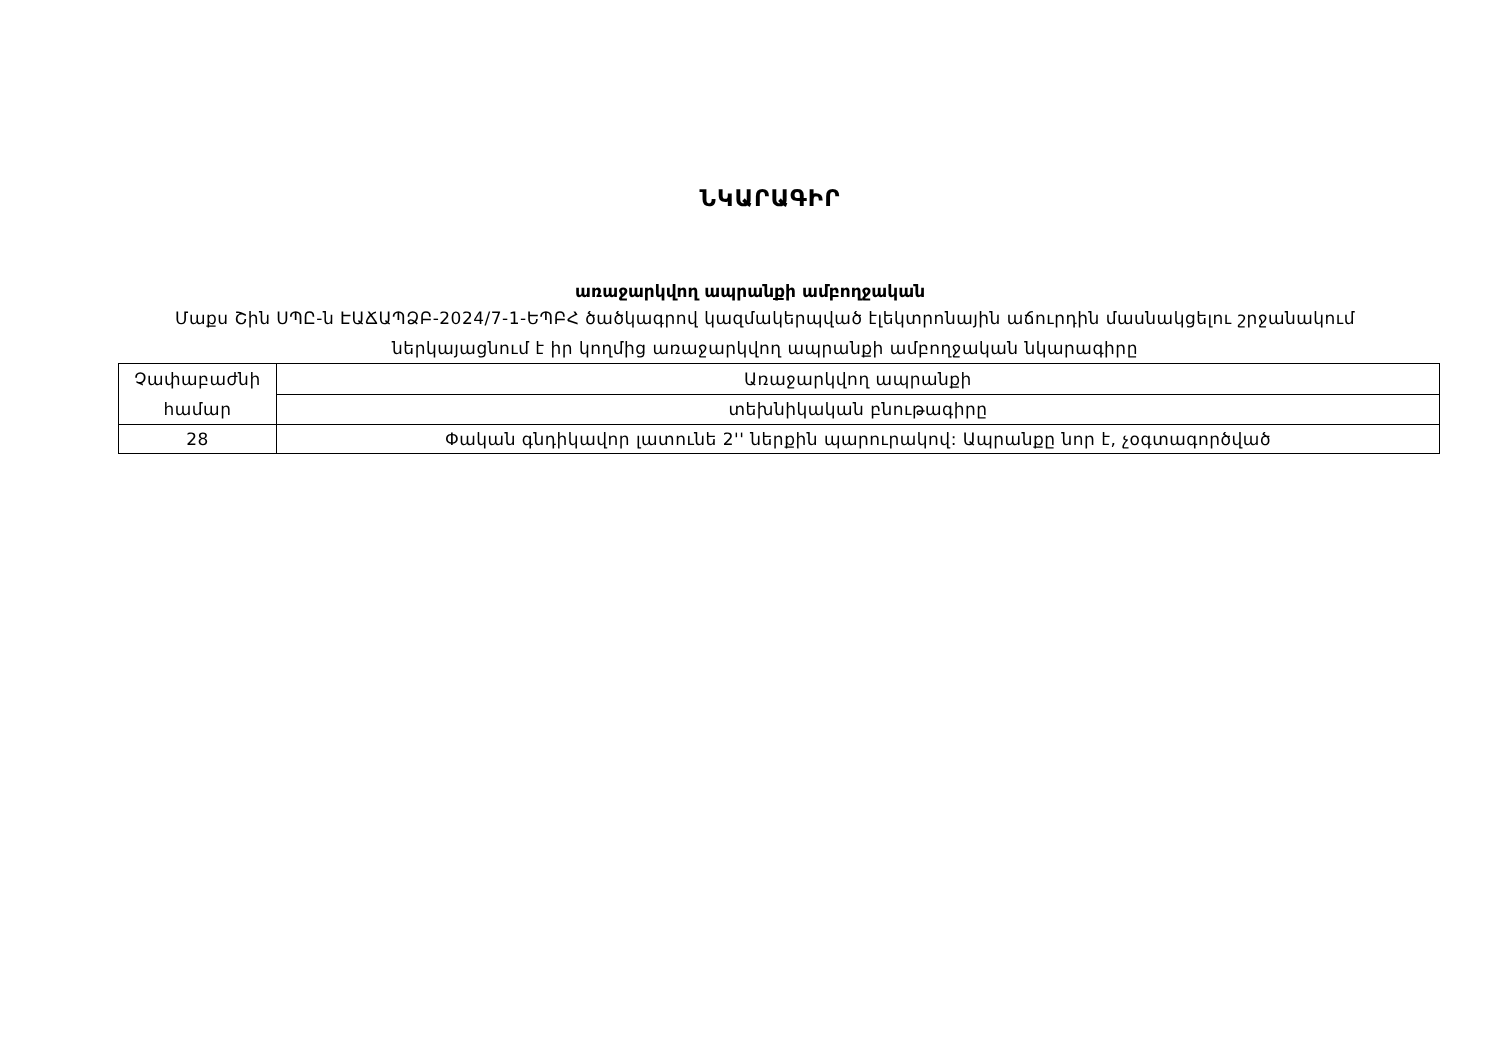ՆԿԱՐԱԳԻՐ
առաջարկվող ապրանքի ամբողջական
Մաքս Շին ՍՊԸ-ն ԷԱՃԱՊՁԲ-2024/7-1-ԵՊԲՀ ծածկագրով կազմակերպված էլեկտրոնային աճուրդին մասնակցելու շրջանակում ներկայացնում է իր կողմից առաջարկվող ապրանքի ամբողջական նկարագիրը
| Չափաբաժնի համար | Առաջարկվող ապրանքի |
| | տեխնիկական բնութագիրը |
| 28 | Փական գնդիկավոր լատունե 2'' ներքին պարուրակով: Ապրանքը նոր է, չօգտագործված |